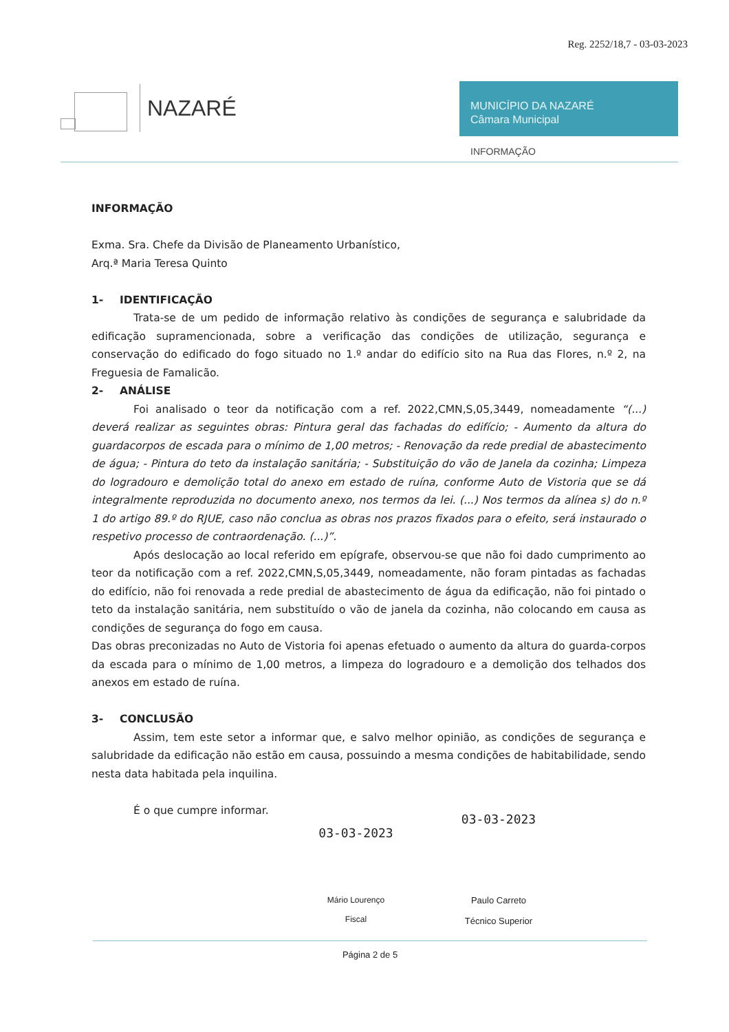Reg. 2252/18,7 - 03-03-2023
NAZARÉ
MUNICÍPIO DA NAZARÉ
Câmara Municipal
INFORMAÇÃO
INFORMAÇÃO
Exma. Sra. Chefe da Divisão de Planeamento Urbanístico,
Arq.ª Maria Teresa Quinto
1- IDENTIFICAÇÃO
Trata-se de um pedido de informação relativo às condições de segurança e salubridade da edificação supramencionada, sobre a verificação das condições de utilização, segurança e conservação do edificado do fogo situado no 1.º andar do edifício sito na Rua das Flores, n.º 2, na Freguesia de Famalicão.
2- ANÁLISE
Foi analisado o teor da notificação com a ref. 2022,CMN,S,05,3449, nomeadamente “(...) deverá realizar as seguintes obras: Pintura geral das fachadas do edifício; - Aumento da altura do guardacorpos de escada para o mínimo de 1,00 metros; - Renovação da rede predial de abastecimento de água; - Pintura do teto da instalação sanitária; - Substituição do vão de Janela da cozinha; Limpeza do logradouro e demolição total do anexo em estado de ruína, conforme Auto de Vistoria que se dá integralmente reproduzida no documento anexo, nos termos da lei. (...) Nos termos da alínea s) do n.º 1 do artigo 89.º do RJUE, caso não conclua as obras nos prazos fixados para o efeito, será instaurado o respetivo processo de contraordenação. (...)”.
Após deslocação ao local referido em epígrafe, observou-se que não foi dado cumprimento ao teor da notificação com a ref. 2022,CMN,S,05,3449, nomeadamente, não foram pintadas as fachadas do edifício, não foi renovada a rede predial de abastecimento de água da edificação, não foi pintado o teto da instalação sanitária, nem substituído o vão de janela da cozinha, não colocando em causa as condições de segurança do fogo em causa.
Das obras preconizadas no Auto de Vistoria foi apenas efetuado o aumento da altura do guarda-corpos da escada para o mínimo de 1,00 metros, a limpeza do logradouro e a demolição dos telhados dos anexos em estado de ruína.
3- CONCLUSÃO
Assim, tem este setor a informar que, e salvo melhor opinião, as condições de segurança e salubridade da edificação não estão em causa, possuindo a mesma condições de habitabilidade, sendo nesta data habitada pela inquilina.
É o que cumpre informar.
03-03-2023
Mário Lourenço
Fiscal
03-03-2023
Paulo Carreto
Técnico Superior
Página 2 de 5